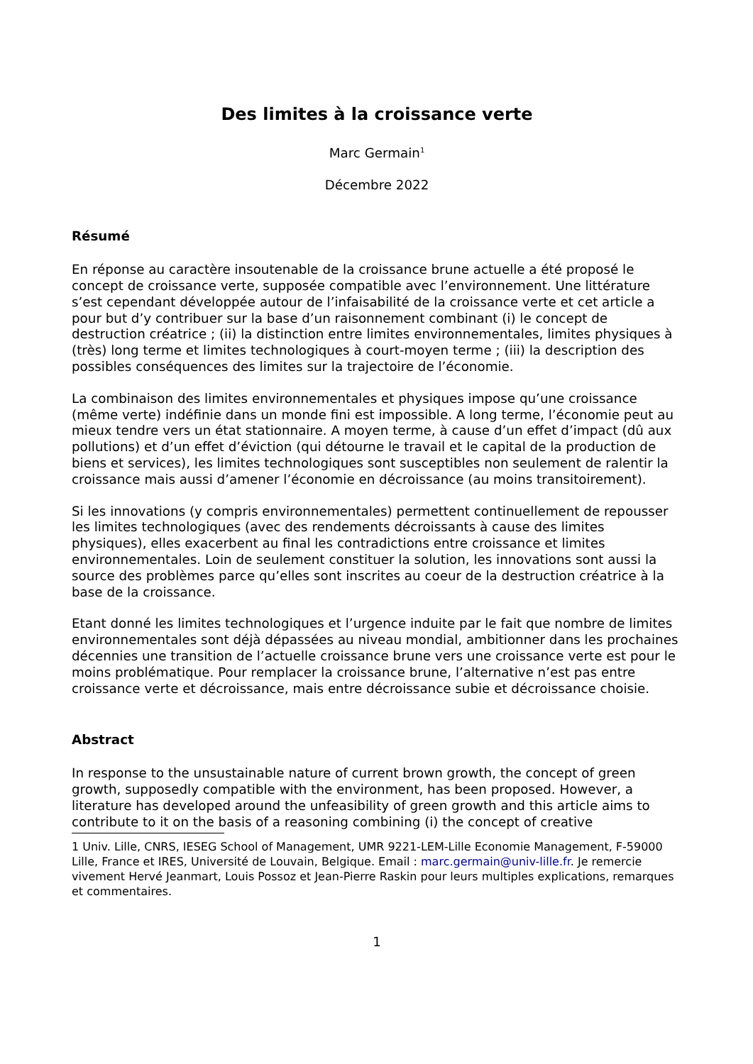Des limites à la croissance verte
Marc Germain<sup>1</sup>
Décembre 2022
Résumé
En réponse au caractère insoutenable de la croissance brune actuelle a été proposé le concept de croissance verte, supposée compatible avec l’environnement. Une littérature s’est cependant développée autour de l’infaisabilité de la croissance verte et cet article a pour but d’y contribuer sur la base d’un raisonnement combinant (i) le concept de destruction créatrice ; (ii) la distinction entre limites environnementales, limites physiques à (très) long terme et limites technologiques à court-moyen terme ; (iii) la description des possibles conséquences des limites sur la trajectoire de l’économie.
La combinaison des limites environnementales et physiques impose qu’une croissance (même verte) indéfinie dans un monde fini est impossible. A long terme, l’économie peut au mieux tendre vers un état stationnaire. A moyen terme, à cause d’un effet d’impact (dû aux pollutions) et d’un effet d’éviction (qui détourne le travail et le capital de la production de biens et services), les limites technologiques sont susceptibles non seulement de ralentir la croissance mais aussi d’amener l’économie en décroissance (au moins transitoirement).
Si les innovations (y compris environnementales) permettent continuellement de repousser les limites technologiques (avec des rendements décroissants à cause des limites physiques), elles exacerbent au final les contradictions entre croissance et limites environnementales. Loin de seulement constituer la solution, les innovations sont aussi la source des problèmes parce qu’elles sont inscrites au coeur de la destruction créatrice à la base de la croissance.
Etant donné les limites technologiques et l’urgence induite par le fait que nombre de limites environnementales sont déjà dépassées au niveau mondial, ambitionner dans les prochaines décennies une transition de l’actuelle croissance brune vers une croissance verte est pour le moins problématique. Pour remplacer la croissance brune, l’alternative n’est pas entre croissance verte et décroissance, mais entre décroissance subie et décroissance choisie.
Abstract
In response to the unsustainable nature of current brown growth, the concept of green growth, supposedly compatible with the environment, has been proposed. However, a literature has developed around the unfeasibility of green growth and this article aims to contribute to it on the basis of a reasoning combining (i) the concept of creative
1 Univ. Lille, CNRS, IESEG School of Management, UMR 9221-LEM-Lille Economie Management, F-59000 Lille, France et IRES, Université de Louvain, Belgique. Email : marc.germain@univ-lille.fr. Je remercie vivement Hervé Jeanmart, Louis Possoz et Jean-Pierre Raskin pour leurs multiples explications, remarques et commentaires.
1